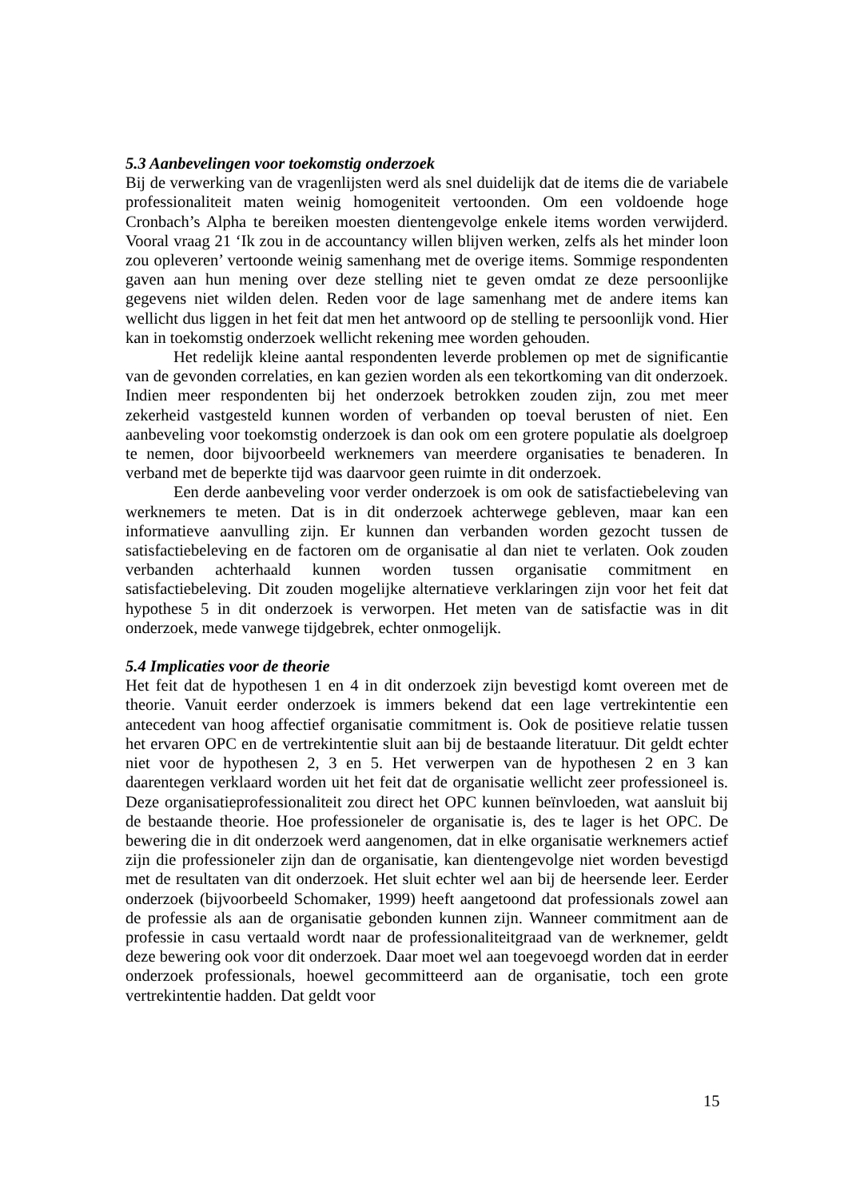5.3 Aanbevelingen voor toekomstig onderzoek
Bij de verwerking van de vragenlijsten werd als snel duidelijk dat de items die de variabele professionaliteit maten weinig homogeniteit vertoonden. Om een voldoende hoge Cronbach’s Alpha te bereiken moesten dientengevolge enkele items worden verwijderd. Vooral vraag 21 ‘Ik zou in de accountancy willen blijven werken, zelfs als het minder loon zou opleveren’ vertoonde weinig samenhang met de overige items. Sommige respondenten gaven aan hun mening over deze stelling niet te geven omdat ze deze persoonlijke gegevens niet wilden delen. Reden voor de lage samenhang met de andere items kan wellicht dus liggen in het feit dat men het antwoord op de stelling te persoonlijk vond. Hier kan in toekomstig onderzoek wellicht rekening mee worden gehouden.
Het redelijk kleine aantal respondenten leverde problemen op met de significantie van de gevonden correlaties, en kan gezien worden als een tekortkoming van dit onderzoek. Indien meer respondenten bij het onderzoek betrokken zouden zijn, zou met meer zekerheid vastgesteld kunnen worden of verbanden op toeval berusten of niet. Een aanbeveling voor toekomstig onderzoek is dan ook om een grotere populatie als doelgroep te nemen, door bijvoorbeeld werknemers van meerdere organisaties te benaderen. In verband met de beperkte tijd was daarvoor geen ruimte in dit onderzoek.
Een derde aanbeveling voor verder onderzoek is om ook de satisfactiebeleving van werknemers te meten. Dat is in dit onderzoek achterwege gebleven, maar kan een informatieve aanvulling zijn. Er kunnen dan verbanden worden gezocht tussen de satisfactiebeleving en de factoren om de organisatie al dan niet te verlaten. Ook zouden verbanden achterhaald kunnen worden tussen organisatie commitment en satisfactiebeleving. Dit zouden mogelijke alternatieve verklaringen zijn voor het feit dat hypothese 5 in dit onderzoek is verworpen. Het meten van de satisfactie was in dit onderzoek, mede vanwege tijdgebrek, echter onmogelijk.
5.4 Implicaties voor de theorie
Het feit dat de hypothesen 1 en 4 in dit onderzoek zijn bevestigd komt overeen met de theorie. Vanuit eerder onderzoek is immers bekend dat een lage vertrekintentie een antecedent van hoog affectief organisatie commitment is. Ook de positieve relatie tussen het ervaren OPC en de vertrekintentie sluit aan bij de bestaande literatuur. Dit geldt echter niet voor de hypothesen 2, 3 en 5. Het verwerpen van de hypothesen 2 en 3 kan daarentegen verklaard worden uit het feit dat de organisatie wellicht zeer professioneel is. Deze organisatieprofessionaliteit zou direct het OPC kunnen beïnvloeden, wat aansluit bij de bestaande theorie. Hoe professioneler de organisatie is, des te lager is het OPC. De bewering die in dit onderzoek werd aangenomen, dat in elke organisatie werknemers actief zijn die professioneler zijn dan de organisatie, kan dientengevolge niet worden bevestigd met de resultaten van dit onderzoek. Het sluit echter wel aan bij de heersende leer. Eerder onderzoek (bijvoorbeeld Schomaker, 1999) heeft aangetoond dat professionals zowel aan de professie als aan de organisatie gebonden kunnen zijn. Wanneer commitment aan de professie in casu vertaald wordt naar de professionaliteitgraad van de werknemer, geldt deze bewering ook voor dit onderzoek. Daar moet wel aan toegevoegd worden dat in eerder onderzoek professionals, hoewel gecommitteerd aan de organisatie, toch een grote vertrekintentie hadden. Dat geldt voor
15